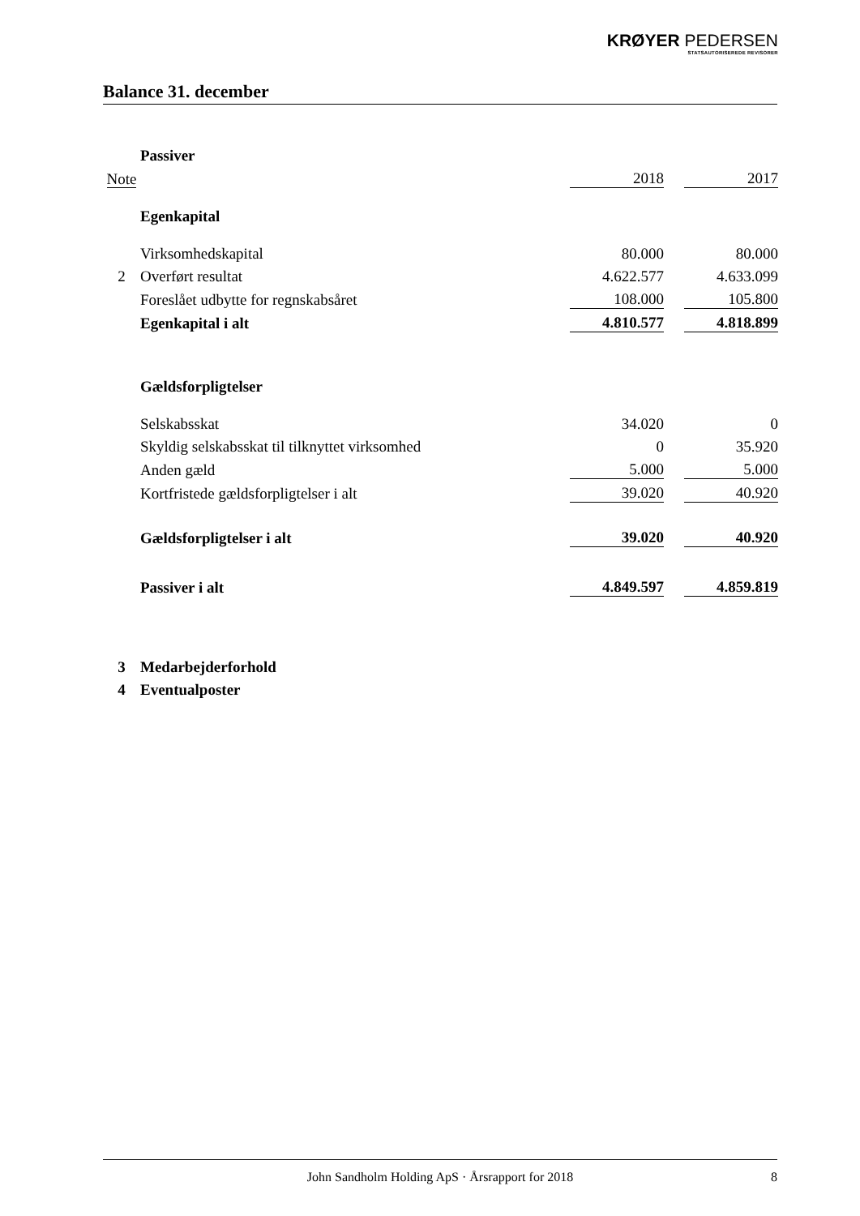KRØYER PEDERSEN
STATSAUTORISEREDE REVISORER
Balance 31. december
| | Passiver | | | |
| Note | | 2018 | | 2017 |
| | Egenkapital | | | |
| | Virksomhedskapital | 80.000 | | 80.000 |
| 2 | Overført resultat | 4.622.577 | | 4.633.099 |
| | Foreslået udbytte for regnskabsåret | 108.000 | | 105.800 |
| | Egenkapital i alt | 4.810.577 | | 4.818.899 |
| | Gældsforpligtelser | | | |
| | Selskabsskat | 34.020 | | 0 |
| | Skyldig selskabsskat til tilknyttet virksomhed | 0 | | 35.920 |
| | Anden gæld | 5.000 | | 5.000 |
| | Kortfristede gældsforpligtelser i alt | 39.020 | | 40.920 |
| | Gældsforpligtelser i alt | 39.020 | | 40.920 |
| | Passiver i alt | 4.849.597 | | 4.859.819 |
| 3 | Medarbejderforhold | | | |
| 4 | Eventualposter | | | |
John Sandholm Holding ApS · Årsrapport for 2018 8